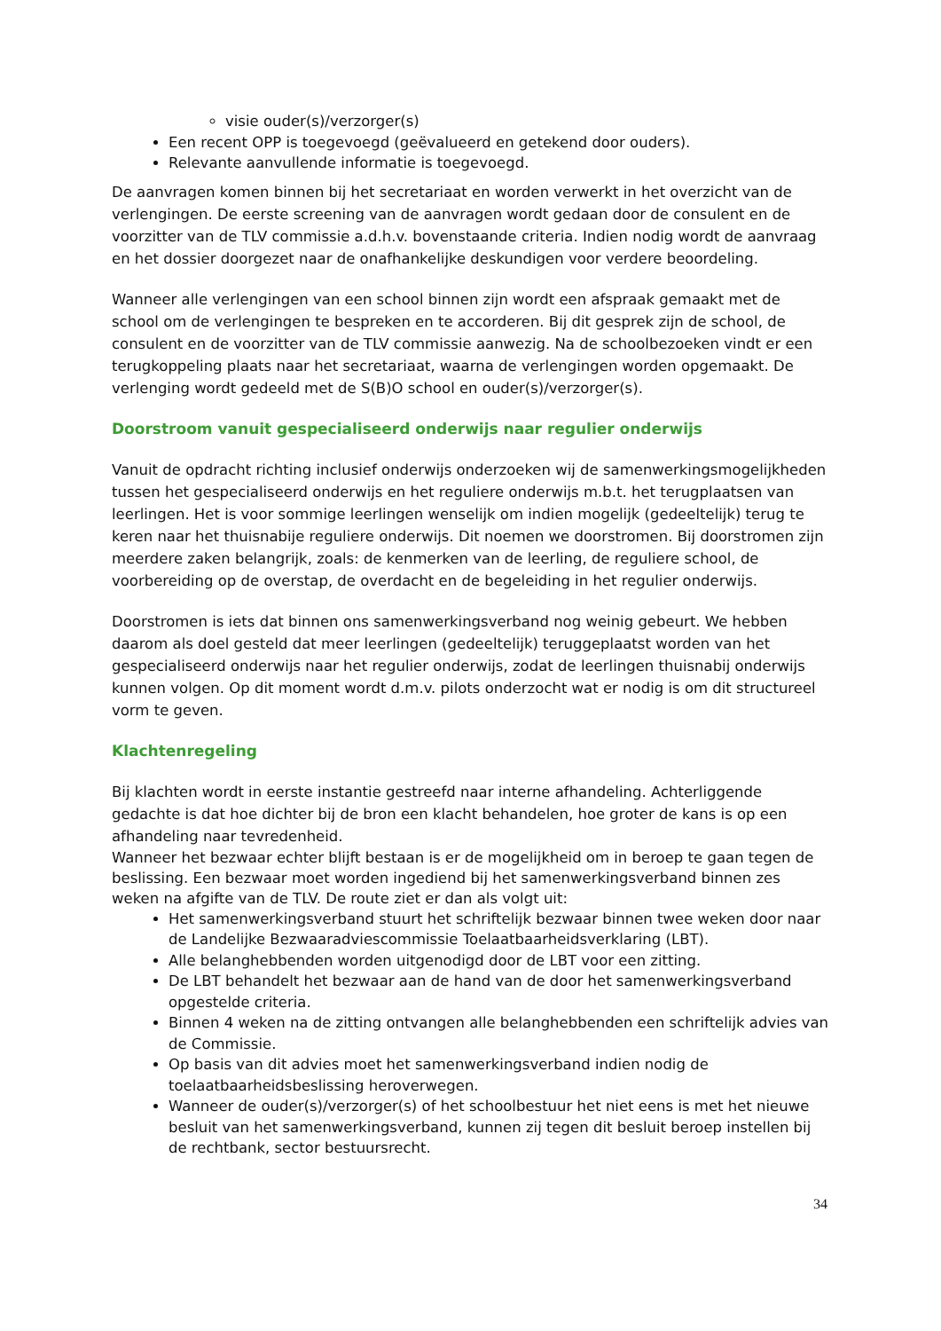visie ouder(s)/verzorger(s)
Een recent OPP is toegevoegd (geëvalueerd en getekend door ouders).
Relevante aanvullende informatie is toegevoegd.
De aanvragen komen binnen bij het secretariaat en worden verwerkt in het overzicht van de verlengingen. De eerste screening van de aanvragen wordt gedaan door de consulent en de voorzitter van de TLV commissie a.d.h.v. bovenstaande criteria. Indien nodig wordt de aanvraag en het dossier doorgezet naar de onafhankelijke deskundigen voor verdere beoordeling.
Wanneer alle verlengingen van een school binnen zijn wordt een afspraak gemaakt met de school om de verlengingen te bespreken en te accorderen. Bij dit gesprek zijn de school, de consulent en de voorzitter van de TLV commissie aanwezig. Na de schoolbezoeken vindt er een terugkoppeling plaats naar het secretariaat, waarna de verlengingen worden opgemaakt. De verlenging wordt gedeeld met de S(B)O school en ouder(s)/verzorger(s).
Doorstroom vanuit gespecialiseerd onderwijs naar regulier onderwijs
Vanuit de opdracht richting inclusief onderwijs onderzoeken wij de samenwerkingsmogelijkheden tussen het gespecialiseerd onderwijs en het reguliere onderwijs m.b.t. het terugplaatsen van leerlingen. Het is voor sommige leerlingen wenselijk om indien mogelijk (gedeeltelijk) terug te keren naar het thuisnabije reguliere onderwijs. Dit noemen we doorstromen. Bij doorstromen zijn meerdere zaken belangrijk, zoals: de kenmerken van de leerling, de reguliere school, de voorbereiding op de overstap, de overdacht en de begeleiding in het regulier onderwijs.
Doorstromen is iets dat binnen ons samenwerkingsverband nog weinig gebeurt. We hebben daarom als doel gesteld dat meer leerlingen (gedeeltelijk) teruggeplaatst worden van het gespecialiseerd onderwijs naar het regulier onderwijs, zodat de leerlingen thuisnabij onderwijs kunnen volgen. Op dit moment wordt d.m.v. pilots onderzocht wat er nodig is om dit structureel vorm te geven.
Klachtenregeling
Bij klachten wordt in eerste instantie gestreefd naar interne afhandeling. Achterliggende gedachte is dat hoe dichter bij de bron een klacht behandelen, hoe groter de kans is op een afhandeling naar tevredenheid.
Wanneer het bezwaar echter blijft bestaan is er de mogelijkheid om in beroep te gaan tegen de beslissing. Een bezwaar moet worden ingediend bij het samenwerkingsverband binnen zes weken na afgifte van de TLV. De route ziet er dan als volgt uit:
Het samenwerkingsverband stuurt het schriftelijk bezwaar binnen twee weken door naar de Landelijke Bezwaaradviescommissie Toelaatbaarheidsverklaring (LBT).
Alle belanghebbenden worden uitgenodigd door de LBT voor een zitting.
De LBT behandelt het bezwaar aan de hand van de door het samenwerkingsverband opgestelde criteria.
Binnen 4 weken na de zitting ontvangen alle belanghebbenden een schriftelijk advies van de Commissie.
Op basis van dit advies moet het samenwerkingsverband indien nodig de toelaatbaarheidsbeslissing heroverwegen.
Wanneer de ouder(s)/verzorger(s) of het schoolbestuur het niet eens is met het nieuwe besluit van het samenwerkingsverband, kunnen zij tegen dit besluit beroep instellen bij de rechtbank, sector bestuursrecht.
34